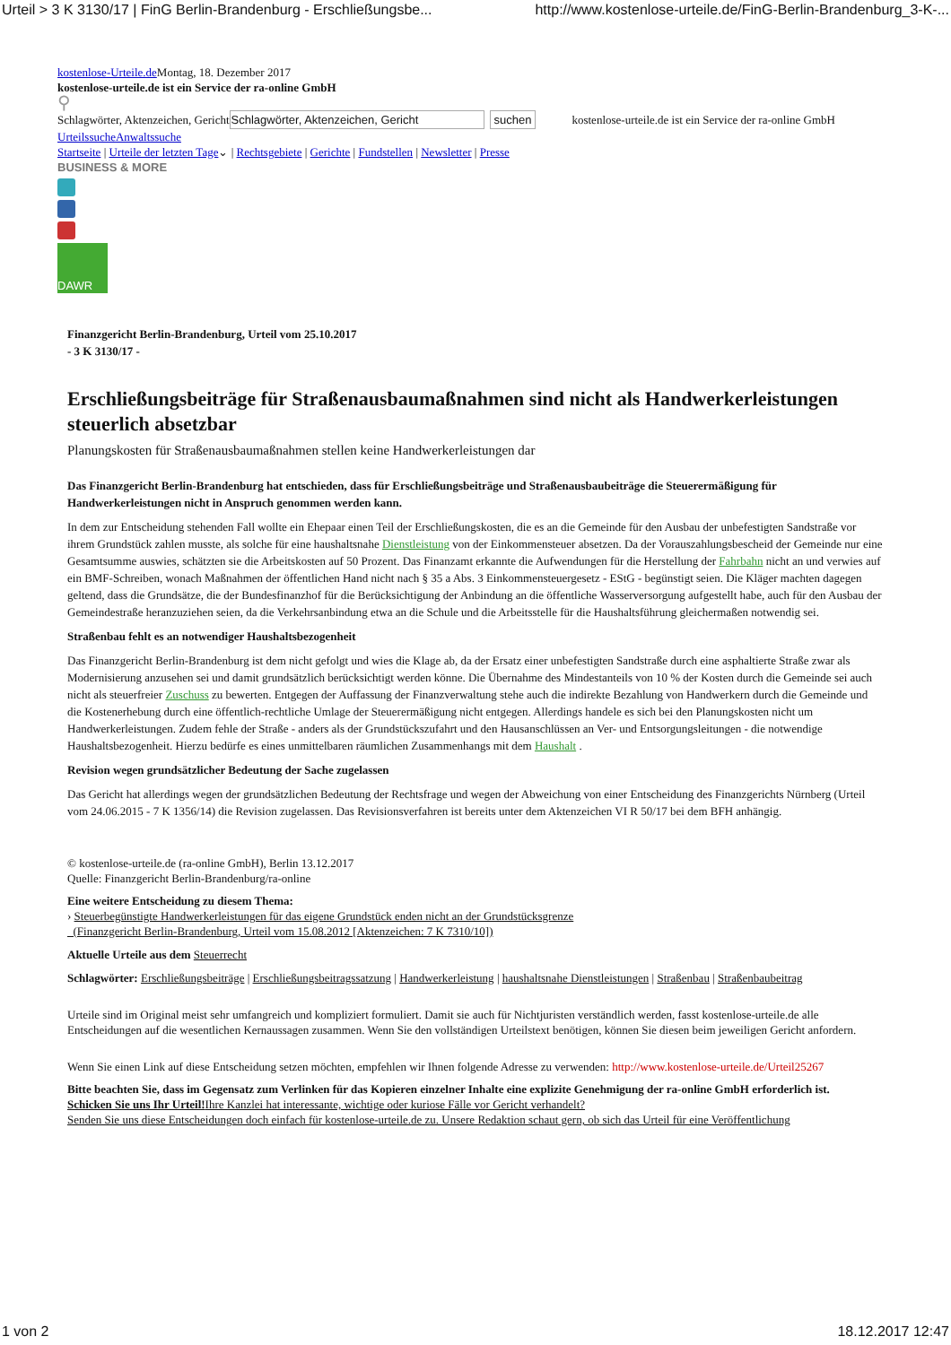Urteil > 3 K 3130/17 | FinG Berlin-Brandenburg - Erschließungsbe... http://www.kostenlose-urteile.de/FinG-Berlin-Brandenburg_3-K-...
kostenlose-Urteile.de Montag, 18. Dezember 2017
kostenlose-urteile.de ist ein Service der ra-online GmbH
⚲
Schlagwörter, Aktenzeichen, Gericht Schlagwörter, Aktenzeichen, Gericht suchen kostenlose-urteile.de ist ein Service der ra-online GmbH
Urteilssuche Anwaltssuche
Startseite | Urteile der letzten Tage⌄ | Rechtsgebiete | Gerichte | Fundstellen | Newsletter | Presse
BUSINESS & MORE
DAWR
Finanzgericht Berlin-Brandenburg, Urteil vom 25.10.2017
- 3 K 3130/17 -
Erschließungsbeiträge für Straßenausbaumaßnahmen sind nicht als Handwerker­leistungen steuerlich absetzbar
Planungskosten für Straßenausbaumaßnahmen stellen keine Handwerkerleistungen dar
Das Finanzgericht Berlin-Brandenburg hat entschieden, dass für Erschließungsbeiträge und Straßenausbaubeiträge die Steuerermäßigung für Handwerkerleistungen nicht in Anspruch genommen werden kann.
In dem zur Entscheidung stehenden Fall wollte ein Ehepaar einen Teil der Erschließungskosten, die es an die Gemeinde für den Ausbau der unbefestigten Sandstraße vor ihrem Grundstück zahlen musste, als solche für eine haushaltsnahe Dienstleistung von der Einkommensteuer absetzen. Da der Vorauszahlungsbescheid der Gemeinde nur eine Gesamtsumme auswies, schätzten sie die Arbeitskosten auf 50 Prozent. Das Finanzamt erkannte die Aufwendungen für die Herstellung der Fahrbahn nicht an und verwies auf ein BMF-Schreiben, wonach Maßnahmen der öffentlichen Hand nicht nach § 35 a Abs. 3 Einkommensteuergesetz - EStG - begünstigt seien. Die Kläger machten dagegen geltend, dass die Grundsätze, die der Bundesfinanzhof für die Berücksichtigung der Anbindung an die öffentliche Wasserversorgung aufgestellt habe, auch für den Ausbau der Gemeindestraße heranzuziehen seien, da die Verkehrsanbindung etwa an die Schule und die Arbeitsstelle für die Haushaltsführung gleichermaßen notwendig sei.
Straßenbau fehlt es an notwendiger Haushaltsbezogenheit
Das Finanzgericht Berlin-Brandenburg ist dem nicht gefolgt und wies die Klage ab, da der Ersatz einer unbefestigten Sandstraße durch eine asphaltierte Straße zwar als Modernisierung anzusehen sei und damit grundsätzlich berücksichtigt werden könne. Die Übernahme des Mindestanteils von 10 % der Kosten durch die Gemeinde sei auch nicht als steuerfreier Zuschuss zu bewerten. Entgegen der Auffassung der Finanzverwaltung stehe auch die indirekte Bezahlung von Handwerkern durch die Gemeinde und die Kostenerhebung durch eine öffentlich-rechtliche Umlage der Steuerermäßigung nicht entgegen. Allerdings handele es sich bei den Planungskosten nicht um Handwerkerleistungen. Zudem fehle der Straße - anders als der Grundstückszufahrt und den Hausanschlüssen an Ver- und Entsorgungsleitungen - die notwendige Haushaltsbezogenheit. Hierzu bedürfe es eines unmittelbaren räumlichen Zusammenhangs mit dem Haushalt .
Revision wegen grundsätzlicher Bedeutung der Sache zugelassen
Das Gericht hat allerdings wegen der grundsätzlichen Bedeutung der Rechtsfrage und wegen der Abweichung von einer Entscheidung des Finanzgerichts Nürnberg (Urteil vom 24.06.2015 - 7 K 1356/14) die Revision zugelassen. Das Revisionsverfahren ist bereits unter dem Aktenzeichen VI R 50/17 bei dem BFH anhängig.
© kostenlose-urteile.de (ra-online GmbH), Berlin 13.12.2017
Quelle: Finanzgericht Berlin-Brandenburg/ra-online
Eine weitere Entscheidung zu diesem Thema:
› Steuerbegünstigte Handwerkerleistungen für das eigene Grundstück enden nicht an der Grundstücksgrenze
(Finanzgericht Berlin-Brandenburg, Urteil vom 15.08.2012 [Aktenzeichen: 7 K 7310/10])
Aktuelle Urteile aus dem Steuerrecht
Schlagwörter: Erschließungsbeiträge | Erschließungsbeitragssatzung | Handwerkerleistung | haushaltsnahe Dienstleistungen | Straßenbau | Straßenbaubeitrag
Urteile sind im Original meist sehr umfangreich und kompliziert formuliert. Damit sie auch für Nichtjuristen verständlich werden, fasst kostenlose-urteile.de alle Entscheidungen auf die wesentlichen Kernaussagen zusammen. Wenn Sie den vollständigen Urteilstext benötigen, können Sie diesen beim jeweiligen Gericht anfordern.
Wenn Sie einen Link auf diese Entscheidung setzen möchten, empfehlen wir Ihnen folgende Adresse zu verwenden: http://www.kostenlose-urteile.de/Urteil25267
Bitte beachten Sie, dass im Gegensatz zum Verlinken für das Kopieren einzelner Inhalte eine explizite Genehmigung der ra-online GmbH erforderlich ist.
Schicken Sie uns Ihr Urteil!Ihre Kanzlei hat interessante, wichtige oder kuriose Fälle vor Gericht verhandelt?
Senden Sie uns diese Entscheidungen doch einfach für kostenlose-urteile.de zu. Unsere Redaktion schaut gern, ob sich das Urteil für eine Veröffentlichung
1 von 2 18.12.2017 12:47